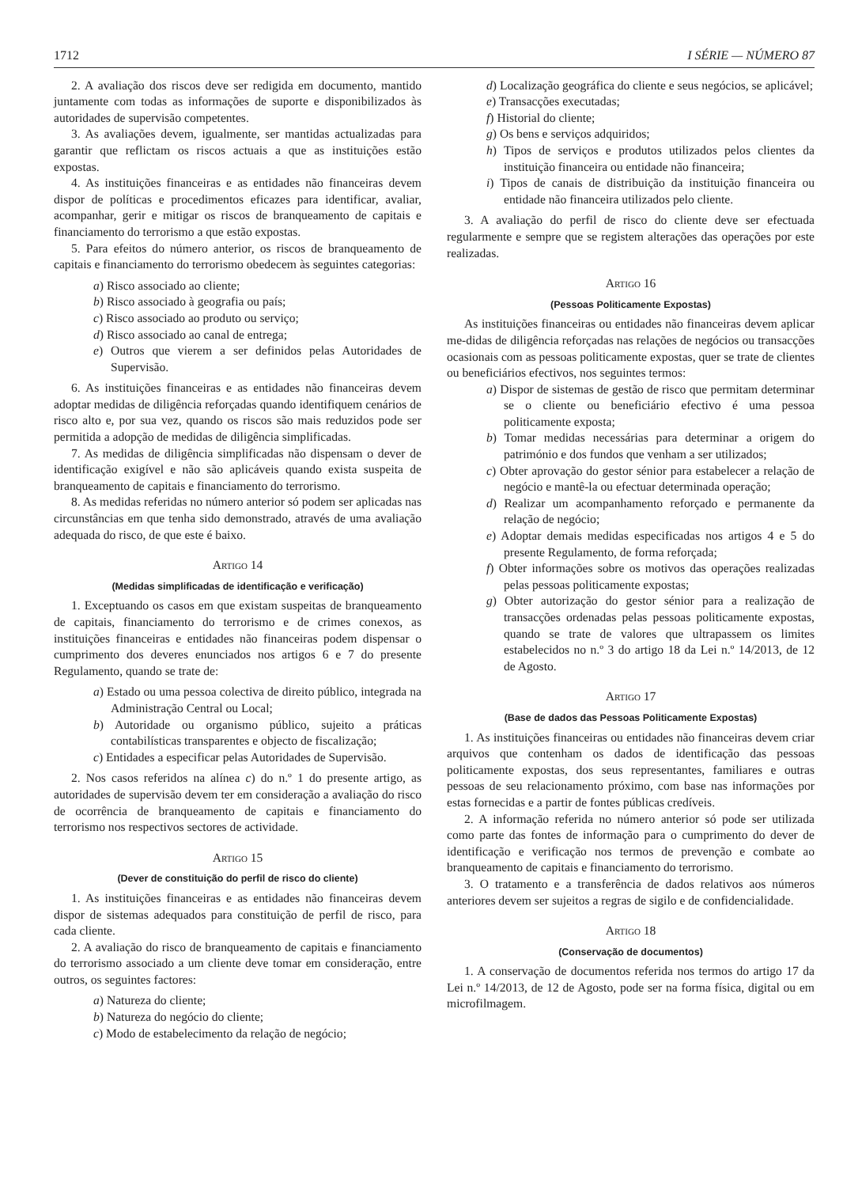1712 I SÉRIE — NÚMERO 87
2. A avaliação dos riscos deve ser redigida em documento, mantido juntamente com todas as informações de suporte e disponibilizados às autoridades de supervisão competentes.
3. As avaliações devem, igualmente, ser mantidas actualizadas para garantir que reflictam os riscos actuais a que as instituições estão expostas.
4. As instituições financeiras e as entidades não financeiras devem dispor de políticas e procedimentos eficazes para identificar, avaliar, acompanhar, gerir e mitigar os riscos de branqueamento de capitais e financiamento do terrorismo a que estão expostas.
5. Para efeitos do número anterior, os riscos de branqueamento de capitais e financiamento do terrorismo obedecem às seguintes categorias:
a) Risco associado ao cliente;
b) Risco associado à geografia ou país;
c) Risco associado ao produto ou serviço;
d) Risco associado ao canal de entrega;
e) Outros que vierem a ser definidos pelas Autoridades de Supervisão.
6. As instituições financeiras e as entidades não financeiras devem adoptar medidas de diligência reforçadas quando identifiquem cenários de risco alto e, por sua vez, quando os riscos são mais reduzidos pode ser permitida a adopção de medidas de diligência simplificadas.
7. As medidas de diligência simplificadas não dispensam o dever de identificação exigível e não são aplicáveis quando exista suspeita de branqueamento de capitais e financiamento do terrorismo.
8. As medidas referidas no número anterior só podem ser aplicadas nas circunstâncias em que tenha sido demonstrado, através de uma avaliação adequada do risco, de que este é baixo.
Artigo 14
(Medidas simplificadas de identificação e verificação)
1. Exceptuando os casos em que existam suspeitas de branqueamento de capitais, financiamento do terrorismo e de crimes conexos, as instituições financeiras e entidades não financeiras podem dispensar o cumprimento dos deveres enunciados nos artigos 6 e 7 do presente Regulamento, quando se trate de:
a) Estado ou uma pessoa colectiva de direito público, integrada na Administração Central ou Local;
b) Autoridade ou organismo público, sujeito a práticas contabilísticas transparentes e objecto de fiscalização;
c) Entidades a especificar pelas Autoridades de Supervisão.
2. Nos casos referidos na alínea c) do n.º 1 do presente artigo, as autoridades de supervisão devem ter em consideração a avaliação do risco de ocorrência de branqueamento de capitais e financiamento do terrorismo nos respectivos sectores de actividade.
Artigo 15
(Dever de constituição do perfil de risco do cliente)
1. As instituições financeiras e as entidades não financeiras devem dispor de sistemas adequados para constituição de perfil de risco, para cada cliente.
2. A avaliação do risco de branqueamento de capitais e financiamento do terrorismo associado a um cliente deve tomar em consideração, entre outros, os seguintes factores:
a) Natureza do cliente;
b) Natureza do negócio do cliente;
c) Modo de estabelecimento da relação de negócio;
d) Localização geográfica do cliente e seus negócios, se aplicável;
e) Transacções executadas;
f) Historial do cliente;
g) Os bens e serviços adquiridos;
h) Tipos de serviços e produtos utilizados pelos clientes da instituição financeira ou entidade não financeira;
i) Tipos de canais de distribuição da instituição financeira ou entidade não financeira utilizados pelo cliente.
3. A avaliação do perfil de risco do cliente deve ser efectuada regularmente e sempre que se registem alterações das operações por este realizadas.
Artigo 16
(Pessoas Politicamente Expostas)
As instituições financeiras ou entidades não financeiras devem aplicar me-didas de diligência reforçadas nas relações de negócios ou transacções ocasionais com as pessoas politicamente expostas, quer se trate de clientes ou beneficiários efectivos, nos seguintes termos:
a) Dispor de sistemas de gestão de risco que permitam determinar se o cliente ou beneficiário efectivo é uma pessoa politicamente exposta;
b) Tomar medidas necessárias para determinar a origem do património e dos fundos que venham a ser utilizados;
c) Obter aprovação do gestor sénior para estabelecer a relação de negócio e mantê-la ou efectuar determinada operação;
d) Realizar um acompanhamento reforçado e permanente da relação de negócio;
e) Adoptar demais medidas especificadas nos artigos 4 e 5 do presente Regulamento, de forma reforçada;
f) Obter informações sobre os motivos das operações realizadas pelas pessoas politicamente expostas;
g) Obter autorização do gestor sénior para a realização de transacções ordenadas pelas pessoas politicamente expostas, quando se trate de valores que ultrapassem os limites estabelecidos no n.º 3 do artigo 18 da Lei n.º 14/2013, de 12 de Agosto.
Artigo 17
(Base de dados das Pessoas Politicamente Expostas)
1. As instituições financeiras ou entidades não financeiras devem criar arquivos que contenham os dados de identificação das pessoas politicamente expostas, dos seus representantes, familiares e outras pessoas de seu relacionamento próximo, com base nas informações por estas fornecidas e a partir de fontes públicas credíveis.
2. A informação referida no número anterior só pode ser utilizada como parte das fontes de informação para o cumprimento do dever de identificação e verificação nos termos de prevenção e combate ao branqueamento de capitais e financiamento do terrorismo.
3. O tratamento e a transferência de dados relativos aos números anteriores devem ser sujeitos a regras de sigilo e de confidencialidade.
Artigo 18
(Conservação de documentos)
1. A conservação de documentos referida nos termos do artigo 17 da Lei n.º 14/2013, de 12 de Agosto, pode ser na forma física, digital ou em microfilmagem.